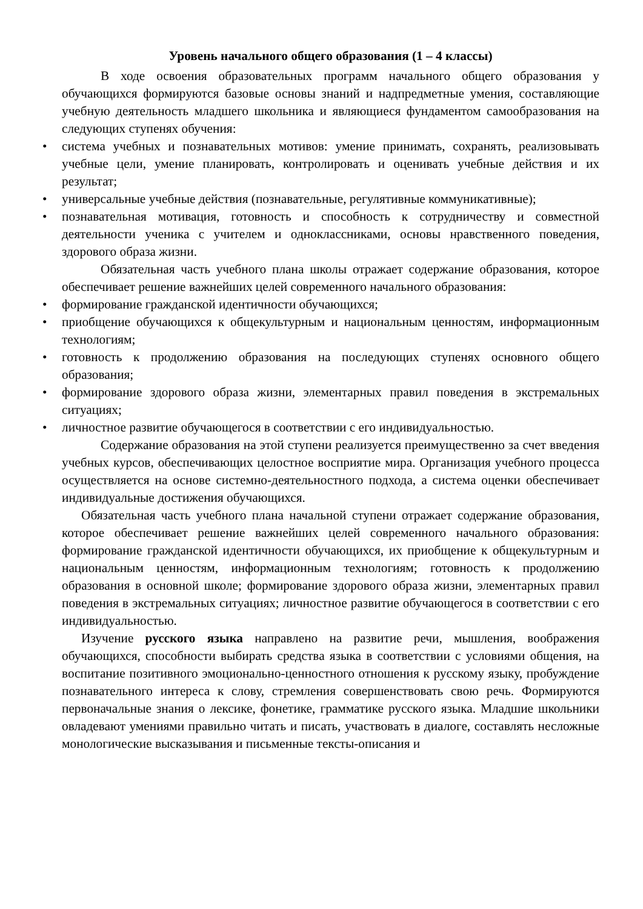Уровень начального общего образования (1 – 4 классы)
В ходе освоения образовательных программ начального общего образования у обучающихся формируются базовые основы знаний и надпредметные умения, составляющие учебную деятельность младшего школьника и являющиеся фундаментом самообразования на следующих ступенях обучения:
• система учебных и познавательных мотивов: умение принимать, сохранять, реализовывать учебные цели, умение планировать, контролировать и оценивать учебные действия и их результат;
• универсальные учебные действия (познавательные, регулятивные коммуникативные);
• познавательная мотивация, готовность и способность к сотрудничеству и совместной деятельности ученика с учителем и одноклассниками, основы нравственного поведения, здорового образа жизни.
Обязательная часть учебного плана школы отражает содержание образования, которое обеспечивает решение важнейших целей современного начального образования:
• формирование гражданской идентичности обучающихся;
• приобщение обучающихся к общекультурным и национальным ценностям, информационным технологиям;
• готовность к продолжению образования на последующих ступенях основного общего образования;
• формирование здорового образа жизни, элементарных правил поведения в экстремальных ситуациях;
• личностное развитие обучающегося в соответствии с его индивидуальностью.
Содержание образования на этой ступени реализуется преимущественно за счет введения учебных курсов, обеспечивающих целостное восприятие мира. Организация учебного процесса осуществляется на основе системно-деятельностного подхода, а система оценки обеспечивает индивидуальные достижения обучающихся.
Обязательная часть учебного плана начальной ступени отражает содержание образования, которое обеспечивает решение важнейших целей современного начального образования: формирование гражданской идентичности обучающихся, их приобщение к общекультурным и национальным ценностям, информационным технологиям; готовность к продолжению образования в основной школе; формирование здорового образа жизни, элементарных правил поведения в экстремальных ситуациях; личностное развитие обучающегося в соответствии с его индивидуальностью.
Изучение русского языка направлено на развитие речи, мышления, воображения обучающихся, способности выбирать средства языка в соответствии с условиями общения, на воспитание позитивного эмоционально-ценностного отношения к русскому языку, пробуждение познавательного интереса к слову, стремления совершенствовать свою речь. Формируются первоначальные знания о лексике, фонетике, грамматике русского языка. Младшие школьники овладевают умениями правильно читать и писать, участвовать в диалоге, составлять несложные монологические высказывания и письменные тексты-описания и